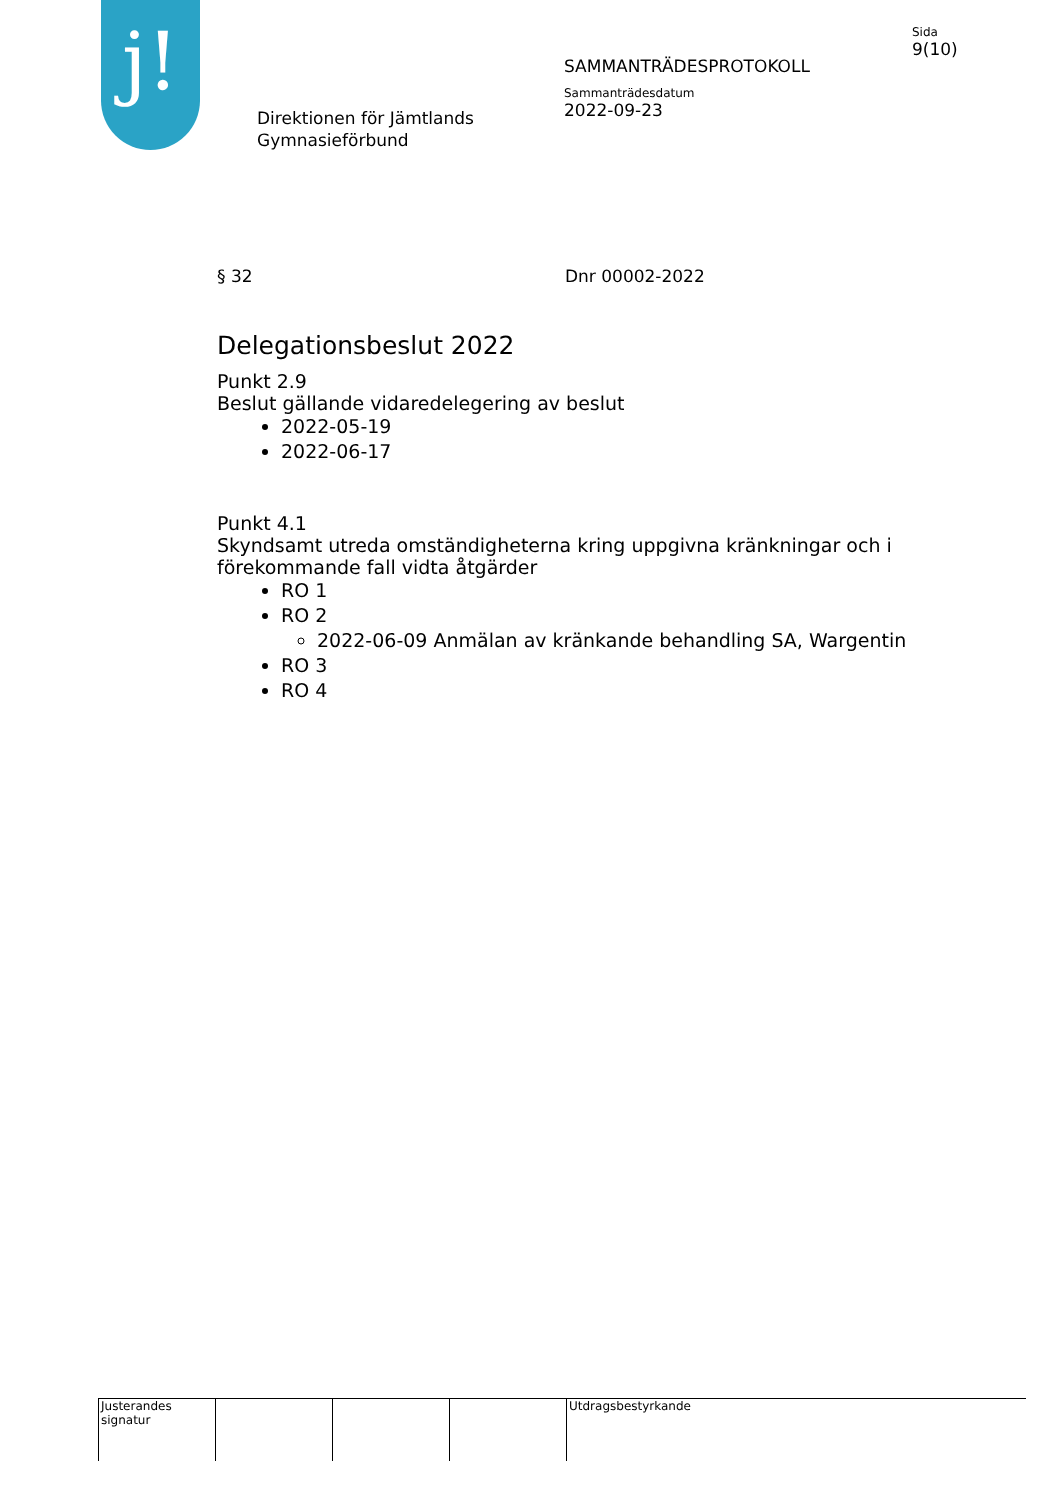j!
Direktionen för Jämtlands
Gymnasieförbund
SAMMANTRÄDESPROTOKOLL
Sammanträdesdatum
2022-09-23
Sida
9(10)
§ 32 Dnr 00002-2022
Delegationsbeslut 2022
Punkt 2.9
Beslut gällande vidaredelegering av beslut
2022-05-19
2022-06-17
Punkt 4.1
Skyndsamt utreda omständigheterna kring uppgivna kränkningar och i förekommande fall vidta åtgärder
RO 1
RO 2
2022-06-09 Anmälan av kränkande behandling SA, Wargentin
RO 3
RO 4
Justerandes signatur
Utdragsbestyrkande